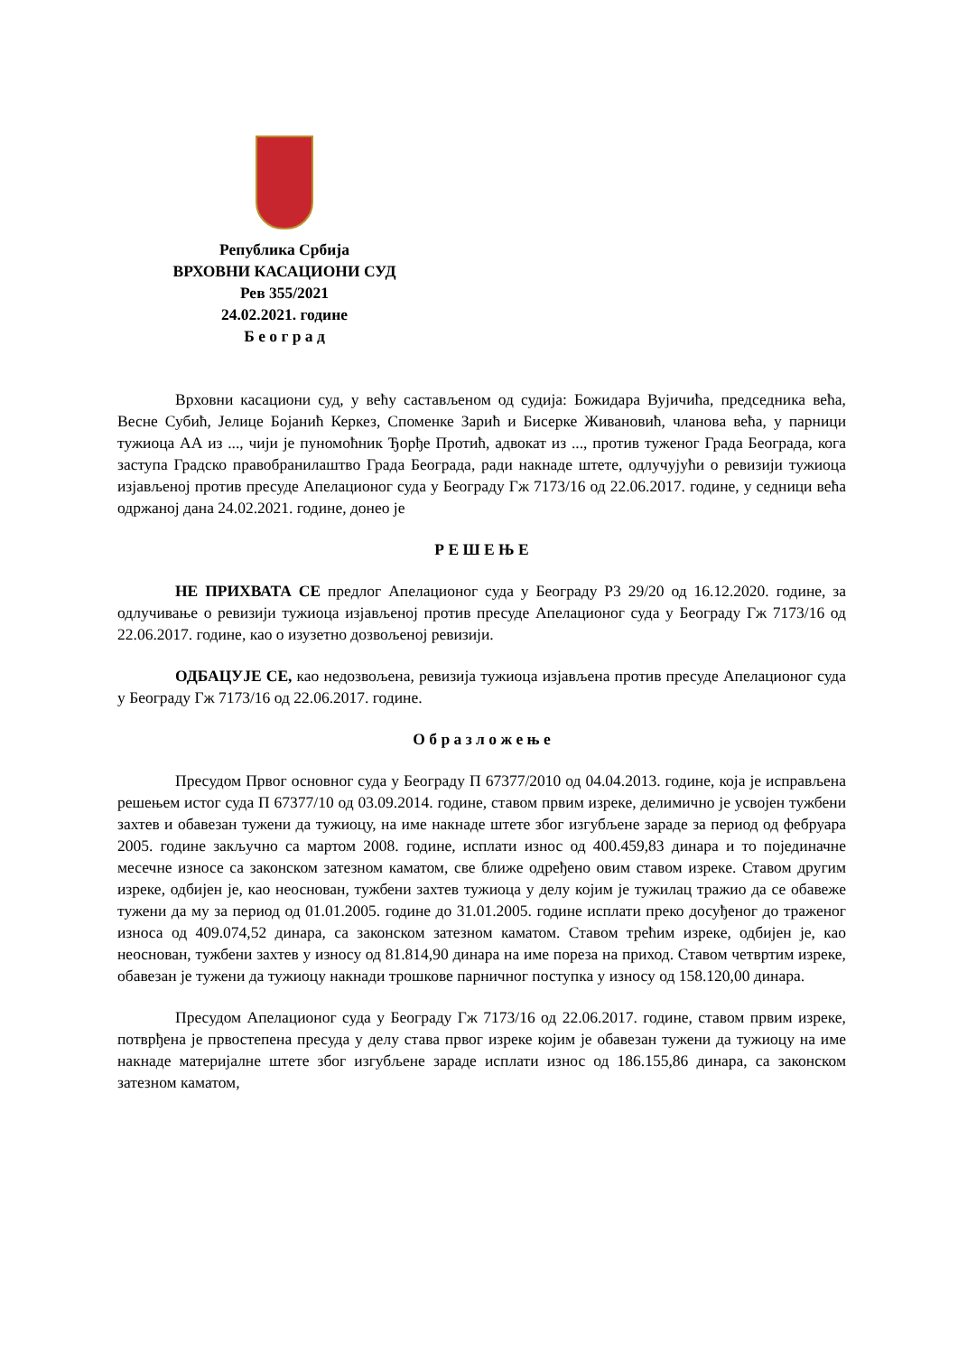Република Србија
ВРХОВНИ КАСАЦИОНИ СУД
Рев 355/2021
24.02.2021. године
Б е о г р а д
Врховни касациони суд, у већу састављеном од судија: Божидара Вујичића, председника већа, Весне Субић, Јелице Бојанић Керкез, Споменке Зарић и Бисерке Живановић, чланова већа, у парници тужиоца АА из ..., чији је пуномоћник Ђорђе Протић, адвокат из ..., против туженог Града Београда, кога заступа Градско правобранилаштво Града Београда, ради накнаде штете, одлучујући о ревизији тужиоца изјављеној против пресуде Апелационог суда у Београду Гж 7173/16 од 22.06.2017. године, у седници већа одржаној дана 24.02.2021. године, донео је
Р Е Ш Е Њ Е
НЕ ПРИХВАТА СЕ предлог Апелационог суда у Београду Р3 29/20 од 16.12.2020. године, за одлучивање о ревизији тужиоца изјављеној против пресуде Апелационог суда у Београду Гж 7173/16 од 22.06.2017. године, као о изузетно дозвољеној ревизији.
ОДБАЦУЈЕ СЕ, као недозвољена, ревизија тужиоца изјављена против пресуде Апелационог суда у Београду Гж 7173/16 од 22.06.2017. године.
О б р а з л о ж е њ е
Пресудом Првог основног суда у Београду П 67377/2010 од 04.04.2013. године, која је исправљена решењем истог суда П 67377/10 од 03.09.2014. године, ставом првим изреке, делимично је усвојен тужбени захтев и обавезан тужени да тужиоцу, на име накнаде штете због изгубљене зараде за период од фебруара 2005. године закључно са мартом 2008. године, исплати износ од 400.459,83 динара и то појединачне месечне износе са законском затезном каматом, све ближе одређено овим ставом изреке. Ставом другим изреке, одбијен је, као неоснован, тужбени захтев тужиоца у делу којим је тужилац тражио да се обавеже тужени да му за период од 01.01.2005. године до 31.01.2005. године исплати преко досуђеног до траженог износа од 409.074,52 динара, са законском затезном каматом. Ставом трећим изреке, одбијен је, као неоснован, тужбени захтев у износу од 81.814,90 динара на име пореза на приход. Ставом четвртим изреке, обавезан је тужени да тужиоцу накнади трошкове парничног поступка у износу од 158.120,00 динара.
Пресудом Апелационог суда у Београду Гж 7173/16 од 22.06.2017. године, ставом првим изреке, потврђена је првостепена пресуда у делу става првог изреке којим је обавезан тужени да тужиоцу на име накнаде материјалне штете због изгубљене зараде исплати износ од 186.155,86 динара, са законском затезном каматом,